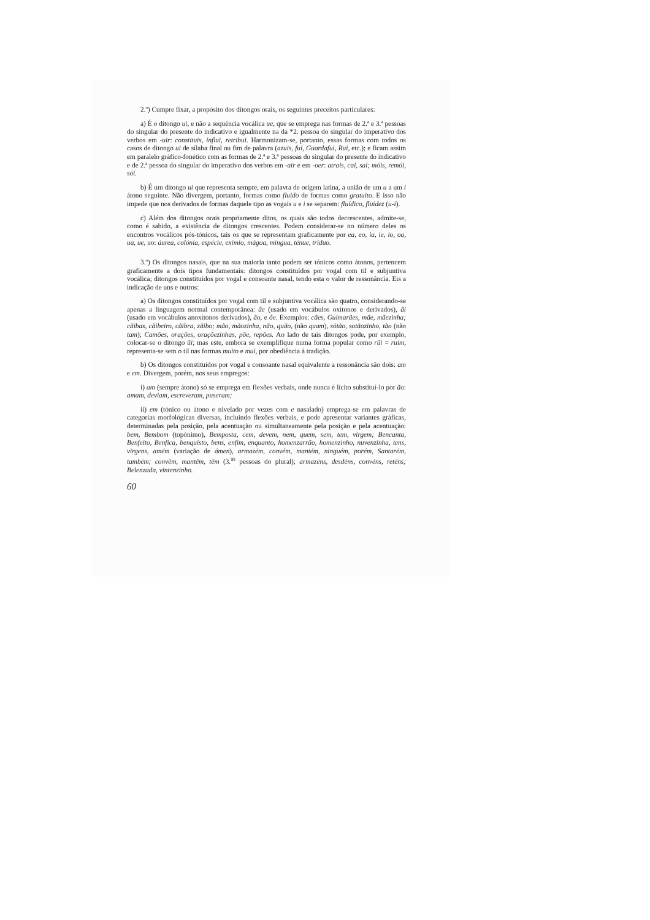2.º) Cumpre fixar, a propósito dos ditongos orais, os seguintes preceitos particulares:
a) É o ditongo ui, e não a sequência vocálica ue, que se emprega nas formas de 2.ª e 3.ª pessoas do singular do presente do indicativo e igualmente na da *2. pessoa do singular do imperativo dos verbos em -uir: constituis, influi, retribui. Harmonizam-se, portanto, essas formas com todos os casos de ditongo ui de sílaba final ou fim de palavra (azuis, fui, Guardafui, Rui, etc.); e ficam assim em paralelo gráfico-fonético com as formas de 2.ª e 3.ª pessoas do singular do presente do indicativo e de 2.ª pessoa do singular do imperativo dos verbos em -air e em -oer: atrais, cai, sai; móis, remói, sói.
b) É um ditongo ui que representa sempre, em palavra de origem latina, a união de um u a um i átono seguinte. Não divergem, portanto, formas como fluido de formas como gratuito. E isso não impede que nos derivados de formas daquele tipo as vogais u e i se separem: fluídico, fluidez (u-i).
c) Além dos ditongos orais propriamente ditos, os quais são todos decrescentes, admite-se, como é sabido, a existência de ditongos crescentes. Podem considerar-se no número deles os encontros vocálicos pós-tónicos, tais os que se representam graficamente por ea, eo, ia, ie, io, oa, ua, ue, uo: áurea, colónia, espécie, exímio, mágoa, míngua, ténue, tríduo.
3.º) Os ditongos nasais, que na sua maioria tanto podem ser tónicos como átonos, pertencem graficamente a dois tipos fundamentais: ditongos constituídos por vogal com til e subjuntiva vocálica; ditongos constituídos por vogal e consoante nasal, tendo esta o valor de ressonância. Eis a indicação de uns e outros:
a) Os ditongos constituídos por vogal com til e subjuntiva vocálica são quatro, considerando-se apenas a linguagem normal contemporânea: ãe (usado em vocábulos oxítonos e derivados), ãi (usado em vocábulos anoxítonos derivados), ão, e õe. Exemplos: cães, Guimarães, mãe, mãezinha; cãibas, cãibeiro, cãibra, zãibo; mão, mãozinha, não, quão, (não quam), sótão, sotãozinho, tão (não tam); Camões, orações, oraçõezinhas, põe, repões. Ao lado de tais ditongos pode, por exemplo, colocar-se o ditongo ũi; mas este, embora se exemplifique numa forma popular como rũi = ruim, representa-se sem o til nas formas muito e mui, por obediência à tradição.
b) Os ditongos constituídos por vogal e consoante nasal equivalente a ressonância são dois: am e em. Divergem, porém, nos seus empregos:
i) am (sempre átono) só se emprega em flexões verbais, onde nunca é lícito substituí-lo por ão: amam, deviam, escreveram, puseram;
ii) em (tónico ou átono e nivelado por vezes com e nasalado) emprega-se em palavras de categorias morfológicas diversas, incluindo flexões verbais, e pode apresentar variantes gráficas, determinadas pela posição, pela acentuação ou simultaneamente pela posição e pela acentuação: bem, Bembom (topónimo), Bemposta, cem, devem, nem, quem, sem, tem, virgem; Bencanta, Benfeito, Benfica, benquisto, bens, enfim, enquanto, homenzarrão, homenzinho, nuvenzinha, tens, virgens, amém (variação de ámen), armazém, convém, mantém, ninguém, porém, Santarém, também; convêm, mantêm, têm (3.<sup>as</sup> pessoas do plural); armazéns, desdéns, convéns, reténs; Belenzada, vintenzinho.
60